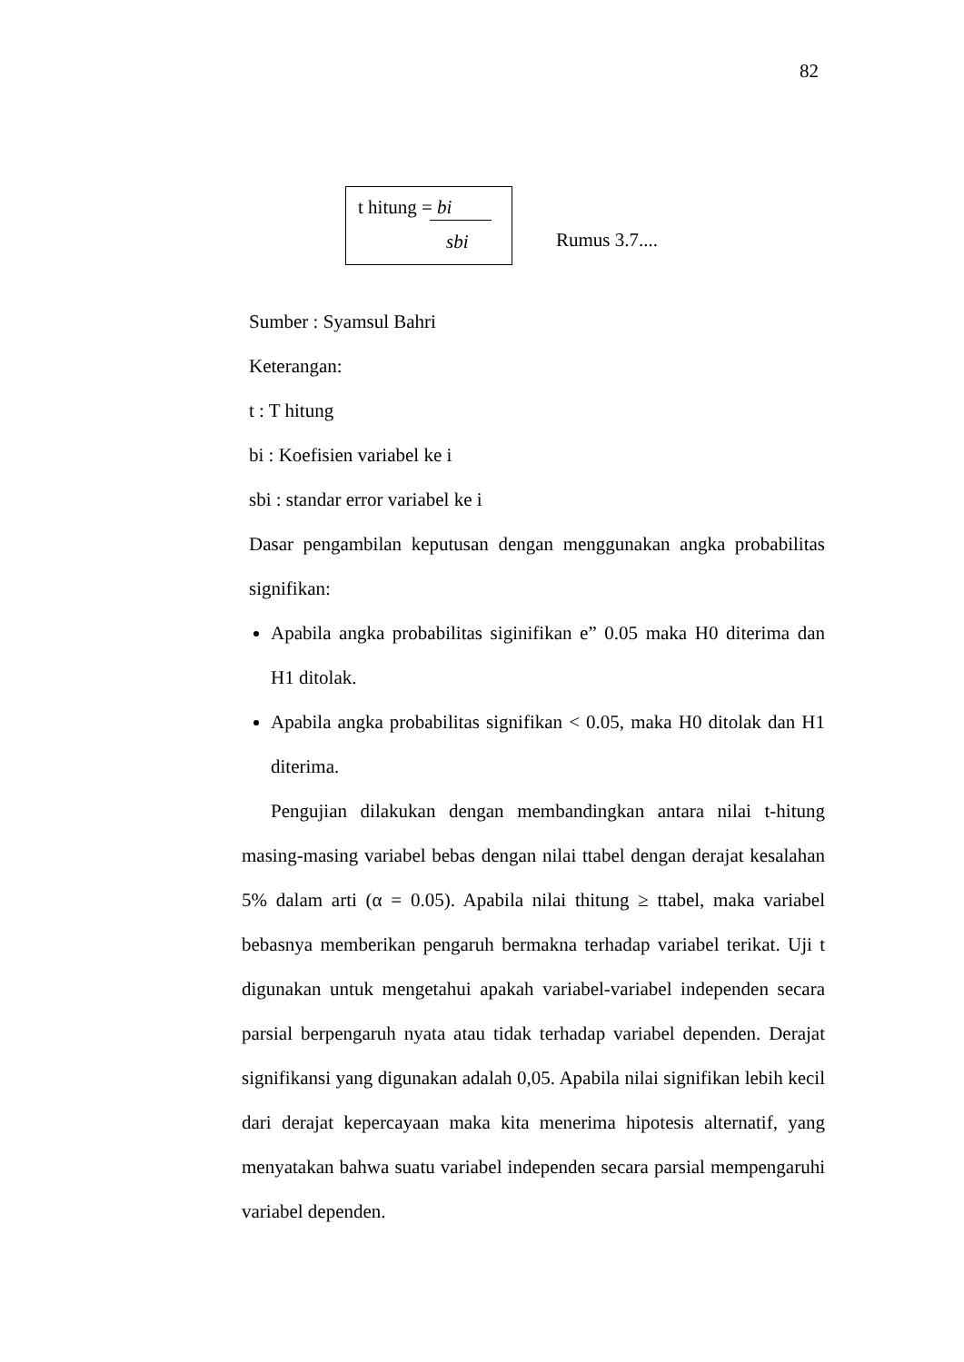82
t hitung = bi
sbi
Rumus 3.7....
Sumber : Syamsul Bahri
Keterangan:
t : T hitung
bi : Koefisien variabel ke i
sbi : standar error variabel ke i
Dasar pengambilan keputusan dengan menggunakan angka probabilitas signifikan:
Apabila angka probabilitas siginifikan e” 0.05 maka H0 diterima dan H1 ditolak.
Apabila angka probabilitas signifikan < 0.05, maka H0 ditolak dan H1 diterima.
Pengujian dilakukan dengan membandingkan antara nilai t-hitung masing-masing variabel bebas dengan nilai ttabel dengan derajat kesalahan 5% dalam arti (α = 0.05). Apabila nilai thitung ≥ ttabel, maka variabel bebasnya memberikan pengaruh bermakna terhadap variabel terikat. Uji t digunakan untuk mengetahui apakah variabel-variabel independen secara parsial berpengaruh nyata atau tidak terhadap variabel dependen. Derajat signifikansi yang digunakan adalah 0,05. Apabila nilai signifikan lebih kecil dari derajat kepercayaan maka kita menerima hipotesis alternatif, yang menyatakan bahwa suatu variabel independen secara parsial mempengaruhi variabel dependen.